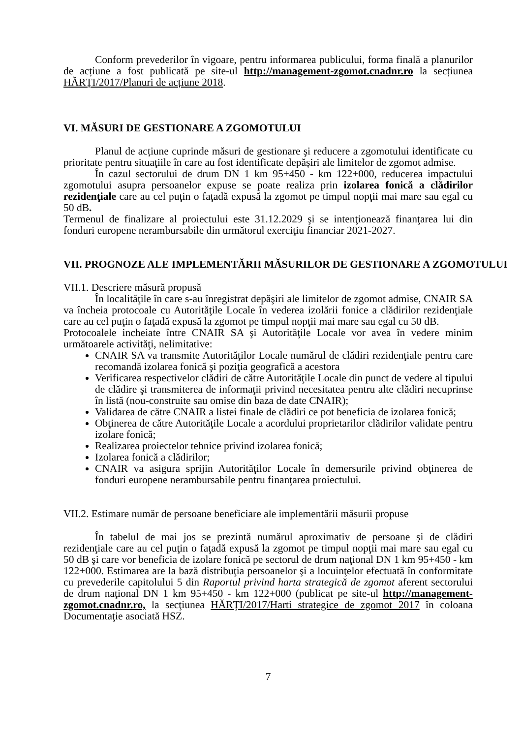Conform prevederilor în vigoare, pentru informarea publicului, forma finală a planurilor de acțiune a fost publicată pe site-ul http://management-zgomot.cnadnr.ro la secțiunea HĂRȚI/2017/Planuri de acțiune 2018.
VI. MĂSURI DE GESTIONARE A ZGOMOTULUI
Planul de acțiune cuprinde măsuri de gestionare şi reducere a zgomotului identificate cu prioritate pentru situaţiile în care au fost identificate depășiri ale limitelor de zgomot admise.
În cazul sectorului de drum DN 1 km 95+450 - km 122+000, reducerea impactului zgomotului asupra persoanelor expuse se poate realiza prin izolarea fonică a clădirilor rezidenţiale care au cel puţin o faţadă expusă la zgomot pe timpul nopţii mai mare sau egal cu 50 dB.
Termenul de finalizare al proiectului este 31.12.2029 şi se intenţionează finanţarea lui din fonduri europene nerambursabile din următorul exerciţiu financiar 2021-2027.
VII. PROGNOZE ALE IMPLEMENTĂRII MĂSURILOR DE GESTIONARE A ZGOMOTULUI
VII.1. Descriere măsură propusă
În localităţile în care s-au înregistrat depăşiri ale limitelor de zgomot admise, CNAIR SA va încheia protocoale cu Autorităţile Locale în vederea izolării fonice a clădirilor rezidenţiale care au cel puţin o faţadă expusă la zgomot pe timpul nopţii mai mare sau egal cu 50 dB.
Protocoalele incheiate între CNAIR SA şi Autorităţile Locale vor avea în vedere minim următoarele activităţi, nelimitative:
CNAIR SA va transmite Autorităţilor Locale numărul de clădiri rezidenţiale pentru care recomandă izolarea fonică şi poziţia geografică a acestora
Verificarea respectivelor clădiri de către Autorităţile Locale din punct de vedere al tipului de clădire şi transmiterea de informaţii privind necesitatea pentru alte clădiri necuprinse în listă (nou-construite sau omise din baza de date CNAIR);
Validarea de către CNAIR a listei finale de clădiri ce pot beneficia de izolarea fonică;
Obţinerea de către Autorităţile Locale a acordului proprietarilor clădirilor validate pentru izolare fonică;
Realizarea proiectelor tehnice privind izolarea fonică;
Izolarea fonică a clădirilor;
CNAIR va asigura sprijin Autorităţilor Locale în demersurile privind obţinerea de fonduri europene nerambursabile pentru finanţarea proiectului.
VII.2. Estimare număr de persoane beneficiare ale implementării măsurii propuse
În tabelul de mai jos se prezintă numărul aproximativ de persoane și de clădiri rezidenţiale care au cel puţin o faţadă expusă la zgomot pe timpul nopţii mai mare sau egal cu 50 dB şi care vor beneficia de izolare fonică pe sectorul de drum naţional DN 1 km 95+450 - km 122+000. Estimarea are la bază distribuţia persoanelor şi a locuinţelor efectuată în conformitate cu prevederile capitolului 5 din Raportul privind harta strategică de zgomot aferent sectorului de drum naţional DN 1 km 95+450 - km 122+000 (publicat pe site-ul http://management-zgomot.cnadnr.ro, la secţiunea HĂRŢI/2017/Harti strategice de zgomot 2017 în coloana Documentaţie asociată HSZ.
7